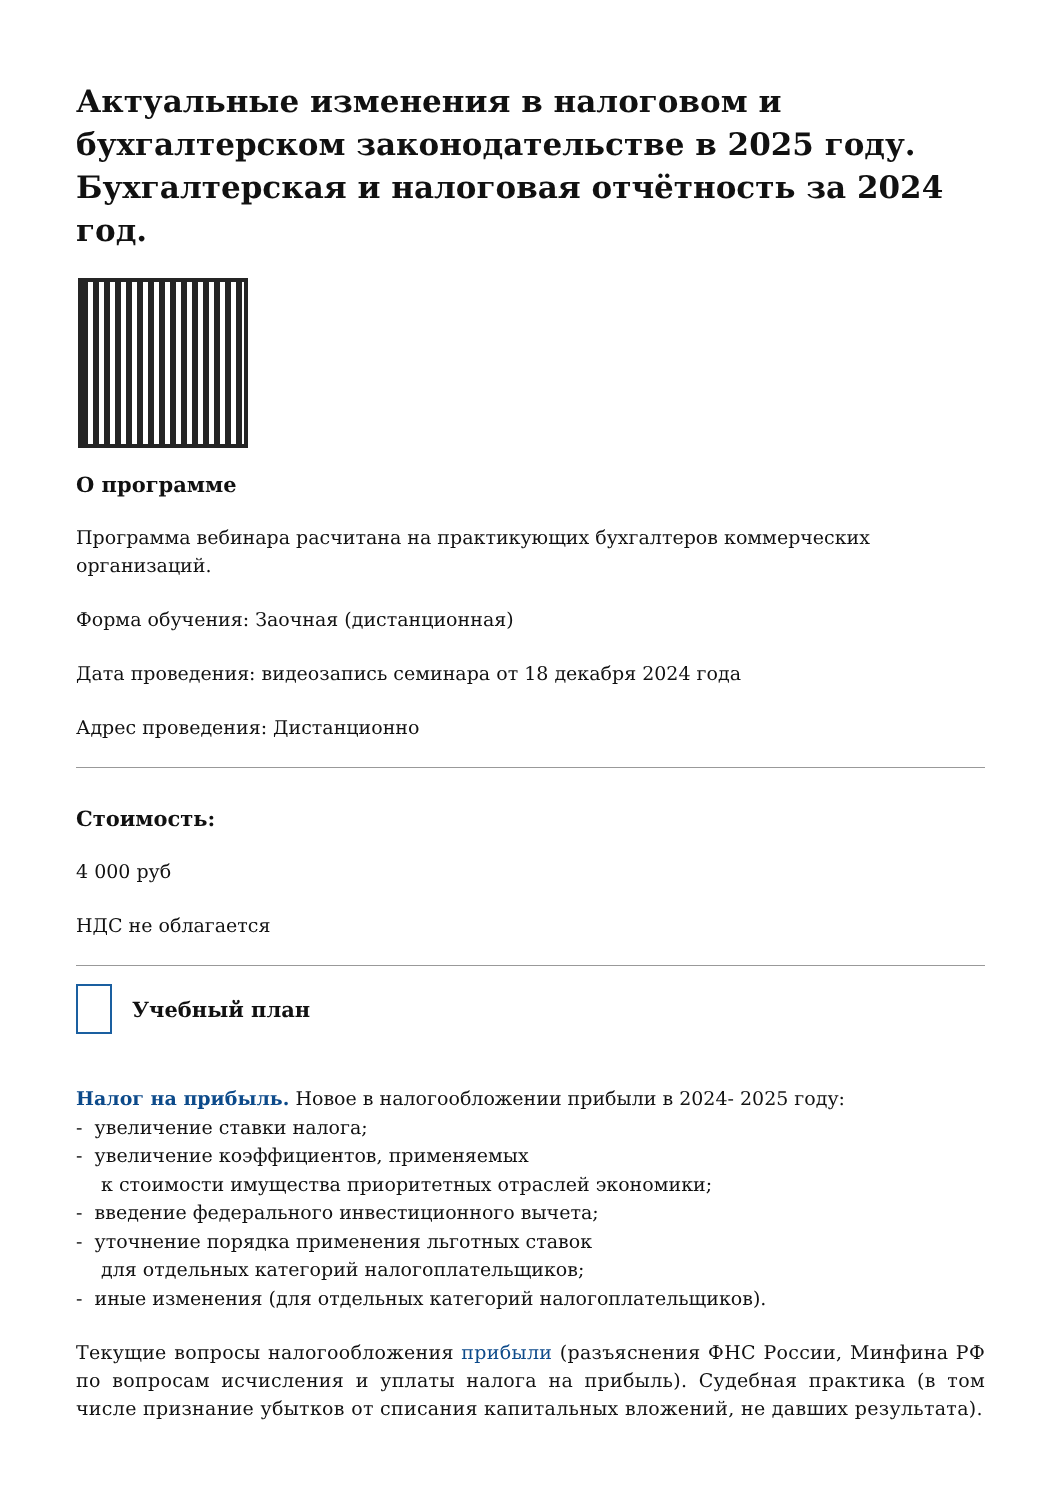Актуальные изменения в налоговом и бухгалтерском законодательстве в 2025 году. Бухгалтерская и налоговая отчётность за 2024 год.
О программе
Программа вебинара расчитана на практикующих бухгалтеров коммерческих организаций.
Форма обучения: Заочная (дистанционная)
Дата проведения: видеозапись семинара от 18 декабря 2024 года
Адрес проведения: Дистанционно
Стоимость:
4 000 руб
НДС не облагается
Учебный план
Налог на прибыль. Новое в налогообложении прибыли в 2024- 2025 году:
- увеличение ставки налога;
- увеличение коэффициентов, применяемых
к стоимости имущества приоритетных отраслей экономики;
- введение федерального инвестиционного вычета;
- уточнение порядка применения льготных ставок
для отдельных категорий налогоплательщиков;
- иные изменения (для отдельных категорий налогоплательщиков).
Текущие вопросы налогообложения прибыли (разъяснения ФНС России, Минфина РФ по вопросам исчисления и уплаты налога на прибыль). Судебная практика (в том числе признание убытков от списания капитальных вложений, не давших результата).